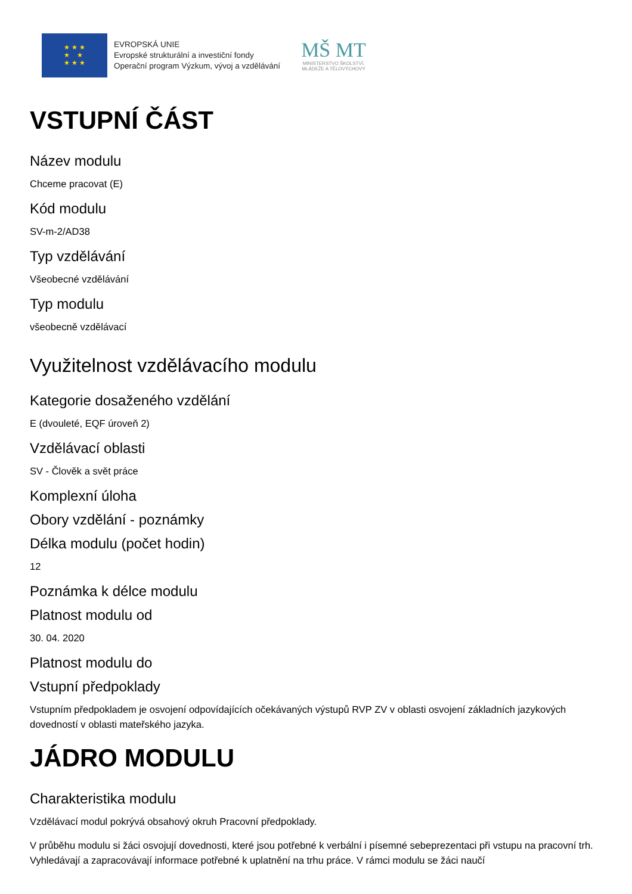★ ★ ★
★ ★
★ ★ ★
EVROPSKÁ UNIE
Evropské strukturální a investiční fondy
Operační program Výzkum, vývoj a vzdělávání
MŠ MT
MINISTERSTVO ŠKOLSTVÍ,
MLÁDEŽE A TĚLOVÝCHOVY
VSTUPNÍ ČÁST
Název modulu
Chceme pracovat (E)
Kód modulu
SV-m-2/AD38
Typ vzdělávání
Všeobecné vzdělávání
Typ modulu
všeobecně vzdělávací
Využitelnost vzdělávacího modulu
Kategorie dosaženého vzdělání
E (dvouleté, EQF úroveň 2)
Vzdělávací oblasti
SV - Člověk a svět práce
Komplexní úloha
Obory vzdělání - poznámky
Délka modulu (počet hodin)
12
Poznámka k délce modulu
Platnost modulu od
30. 04. 2020
Platnost modulu do
Vstupní předpoklady
Vstupním předpokladem je osvojení odpovídajících očekávaných výstupů RVP ZV v oblasti osvojení základních jazykových dovedností v oblasti mateřského jazyka.
JÁDRO MODULU
Charakteristika modulu
Vzdělávací modul pokrývá obsahový okruh Pracovní předpoklady.
V průběhu modulu si žáci osvojují dovednosti, které jsou potřebné k verbální i písemné sebeprezentaci při vstupu na pracovní trh. Vyhledávají a zapracovávají informace potřebné k uplatnění na trhu práce. V rámci modulu se žáci naučí